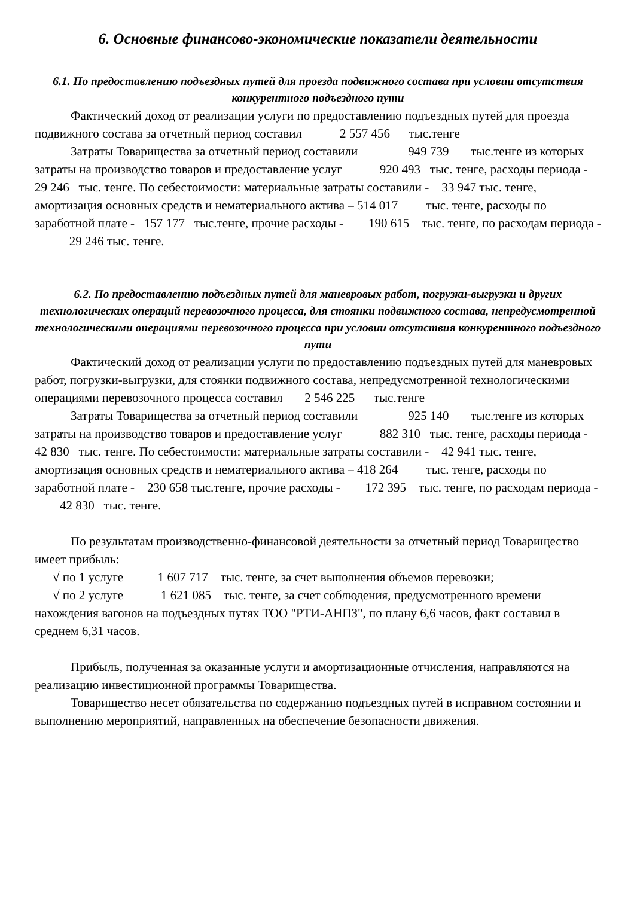6. Основные финансово-экономические показатели деятельности
6.1. По предоставлению подъездных путей для проезда подвижного состава при условии отсутствия конкурентного подъездного пути
Фактический доход от реализации услуги по предоставлению подъездных путей для проезда подвижного состава за отчетный период составил 2 557 456 тыс.тенге
Затраты Товарищества за отчетный период составили 949 739 тыс.тенге из которых затраты на производство товаров и предоставление услуг 920 493 тыс. тенге, расходы периода - 29 246 тыс. тенге. По себестоимости: материальные затраты составили - 33 947 тыс. тенге, амортизация основных средств и нематериального актива – 514 017 тыс. тенге, расходы по заработной плате - 157 177 тыс.тенге, прочие расходы - 190 615 тыс. тенге, по расходам периода - 29 246 тыс. тенге.
6.2. По предоставлению подъездных путей для маневровых работ, погрузки-выгрузки и других технологических операций перевозочного процесса, для стоянки подвижного состава, непредусмотренной технологическими операциями перевозочного процесса при условии отсутствия конкурентного подъездного пути
Фактический доход от реализации услуги по предоставлению подъездных путей для маневровых работ, погрузки-выгрузки, для стоянки подвижного состава, непредусмотренной технологическими операциями перевозочного процесса составил 2 546 225 тыс.тенге
Затраты Товарищества за отчетный период составили 925 140 тыс.тенге из которых затраты на производство товаров и предоставление услуг 882 310 тыс. тенге, расходы периода - 42 830 тыс. тенге. По себестоимости: материальные затраты составили - 42 941 тыс. тенге, амортизация основных средств и нематериального актива – 418 264 тыс. тенге, расходы по заработной плате - 230 658 тыс.тенге, прочие расходы - 172 395 тыс. тенге, по расходам периода - 42 830 тыс. тенге.
По результатам производственно-финансовой деятельности за отчетный период Товарищество имеет прибыль:
√ по 1 услуге 1 607 717 тыс. тенге, за счет выполнения объемов перевозки;
√ по 2 услуге 1 621 085 тыс. тенге, за счет соблюдения, предусмотренного времени нахождения вагонов на подъездных путях ТОО "РТИ-АНПЗ", по плану 6,6 часов, факт составил в среднем 6,31 часов.
Прибыль, полученная за оказанные услуги и амортизационные отчисления, направляются на реализацию инвестиционной программы Товарищества.
Товарищество несет обязательства по содержанию подъездных путей в исправном состоянии и выполнению мероприятий, направленных на обеспечение безопасности движения.